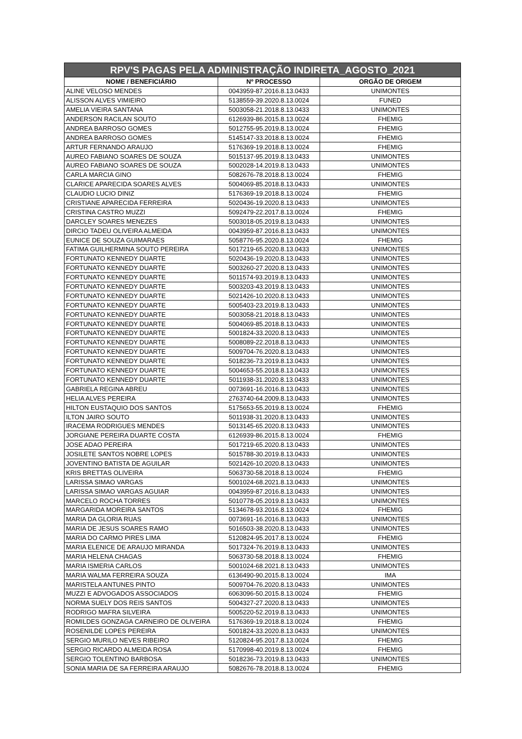| RPV'S PAGAS PELA ADMINISTRAÇÃO INDIRETA_AGOSTO_2021 | | |
| --- | --- | --- |
| NOME / BENEFICIÁRIO | Nº PROCESSO | ORGÃO DE ORIGEM |
| ALINE VELOSO MENDES | 0043959-87.2016.8.13.0433 | UNIMONTES |
| ALISSON ALVES VIMIEIRO | 5138559-39.2020.8.13.0024 | FUNED |
| AMELIA VIEIRA SANTANA | 5003058-21.2018.8.13.0433 | UNIMONTES |
| ANDERSON RACILAN SOUTO | 6126939-86.2015.8.13.0024 | FHEMIG |
| ANDREA BARROSO GOMES | 5012755-95.2019.8.13.0024 | FHEMIG |
| ANDREA BARROSO GOMES | 5145147-33.2018.8.13.0024 | FHEMIG |
| ARTUR FERNANDO ARAUJO | 5176369-19.2018.8.13.0024 | FHEMIG |
| AUREO FABIANO SOARES DE SOUZA | 5015137-95.2019.8.13.0433 | UNIMONTES |
| AUREO FABIANO SOARES DE SOUZA | 5002028-14.2019.8.13.0433 | UNIMONTES |
| CARLA MARCIA GINO | 5082676-78.2018.8.13.0024 | FHEMIG |
| CLARICE APARECIDA SOARES ALVES | 5004069-85.2018.8.13.0433 | UNIMONTES |
| CLAUDIO LUCIO DINIZ | 5176369-19.2018.8.13.0024 | FHEMIG |
| CRISTIANE APARECIDA FERREIRA | 5020436-19.2020.8.13.0433 | UNIMONTES |
| CRISTINA CASTRO MUZZI | 5092479-22.2017.8.13.0024 | FHEMIG |
| DARCLEY SOARES MENEZES | 5003018-05.2019.8.13.0433 | UNIMONTES |
| DIRCIO TADEU OLIVEIRA ALMEIDA | 0043959-87.2016.8.13.0433 | UNIMONTES |
| EUNICE DE SOUZA GUIMARAES | 5058776-95.2020.8.13.0024 | FHEMIG |
| FATIMA GUILHERMINA SOUTO PEREIRA | 5017219-65.2020.8.13.0433 | UNIMONTES |
| FORTUNATO KENNEDY DUARTE | 5020436-19.2020.8.13.0433 | UNIMONTES |
| FORTUNATO KENNEDY DUARTE | 5003260-27.2020.8.13.0433 | UNIMONTES |
| FORTUNATO KENNEDY DUARTE | 5011574-93.2019.8.13.0433 | UNIMONTES |
| FORTUNATO KENNEDY DUARTE | 5003203-43.2019.8.13.0433 | UNIMONTES |
| FORTUNATO KENNEDY DUARTE | 5021426-10.2020.8.13.0433 | UNIMONTES |
| FORTUNATO KENNEDY DUARTE | 5005403-23.2019.8.13.0433 | UNIMONTES |
| FORTUNATO KENNEDY DUARTE | 5003058-21.2018.8.13.0433 | UNIMONTES |
| FORTUNATO KENNEDY DUARTE | 5004069-85.2018.8.13.0433 | UNIMONTES |
| FORTUNATO KENNEDY DUARTE | 5001824-33.2020.8.13.0433 | UNIMONTES |
| FORTUNATO KENNEDY DUARTE | 5008089-22.2018.8.13.0433 | UNIMONTES |
| FORTUNATO KENNEDY DUARTE | 5009704-76.2020.8.13.0433 | UNIMONTES |
| FORTUNATO KENNEDY DUARTE | 5018236-73.2019.8.13.0433 | UNIMONTES |
| FORTUNATO KENNEDY DUARTE | 5004653-55.2018.8.13.0433 | UNIMONTES |
| FORTUNATO KENNEDY DUARTE | 5011938-31.2020.8.13.0433 | UNIMONTES |
| GABRIELA REGINA ABREU | 0073691-16.2016.8.13.0433 | UNIMONTES |
| HELIA ALVES PEREIRA | 2763740-64.2009.8.13.0433 | UNIMONTES |
| HILTON EUSTAQUIO DOS SANTOS | 5175653-55.2019.8.13.0024 | FHEMIG |
| ILTON JAIRO SOUTO | 5011938-31.2020.8.13.0433 | UNIMONTES |
| IRACEMA RODRIGUES MENDES | 5013145-65.2020.8.13.0433 | UNIMONTES |
| JORGIANE PEREIRA DUARTE COSTA | 6126939-86.2015.8.13.0024 | FHEMIG |
| JOSE ADAO PEREIRA | 5017219-65.2020.8.13.0433 | UNIMONTES |
| JOSILETE SANTOS NOBRE LOPES | 5015788-30.2019.8.13.0433 | UNIMONTES |
| JOVENTINO BATISTA DE AGUILAR | 5021426-10.2020.8.13.0433 | UNIMONTES |
| KRIS BRETTAS OLIVEIRA | 5063730-58.2018.8.13.0024 | FHEMIG |
| LARISSA SIMAO VARGAS | 5001024-68.2021.8.13.0433 | UNIMONTES |
| LARISSA SIMAO VARGAS AGUIAR | 0043959-87.2016.8.13.0433 | UNIMONTES |
| MARCELO ROCHA TORRES | 5010778-05.2019.8.13.0433 | UNIMONTES |
| MARGARIDA MOREIRA SANTOS | 5134678-93.2016.8.13.0024 | FHEMIG |
| MARIA DA GLORIA RUAS | 0073691-16.2016.8.13.0433 | UNIMONTES |
| MARIA DE JESUS SOARES RAMO | 5016503-38.2020.8.13.0433 | UNIMONTES |
| MARIA DO CARMO PIRES LIMA | 5120824-95.2017.8.13.0024 | FHEMIG |
| MARIA ELENICE DE ARAUJO MIRANDA | 5017324-76.2019.8.13.0433 | UNIMONTES |
| MARIA HELENA CHAGAS | 5063730-58.2018.8.13.0024 | FHEMIG |
| MARIA ISMERIA CARLOS | 5001024-68.2021.8.13.0433 | UNIMONTES |
| MARIA WALMA FERREIRA SOUZA | 6136490-90.2015.8.13.0024 | IMA |
| MARISTELA ANTUNES PINTO | 5009704-76.2020.8.13.0433 | UNIMONTES |
| MUZZI E ADVOGADOS ASSOCIADOS | 6063096-50.2015.8.13.0024 | FHEMIG |
| NORMA SUELY DOS REIS SANTOS | 5004327-27.2020.8.13.0433 | UNIMONTES |
| RODRIGO MAFRA SILVEIRA | 5005220-52.2019.8.13.0433 | UNIMONTES |
| ROMILDES GONZAGA CARNEIRO DE OLIVEIRA | 5176369-19.2018.8.13.0024 | FHEMIG |
| ROSENILDE LOPES PEREIRA | 5001824-33.2020.8.13.0433 | UNIMONTES |
| SERGIO MURILO NEVES RIBEIRO | 5120824-95.2017.8.13.0024 | FHEMIG |
| SERGIO RICARDO ALMEIDA ROSA | 5170998-40.2019.8.13.0024 | FHEMIG |
| SERGIO TOLENTINO BARBOSA | 5018236-73.2019.8.13.0433 | UNIMONTES |
| SONIA MARIA DE SA FERREIRA ARAUJO | 5082676-78.2018.8.13.0024 | FHEMIG |